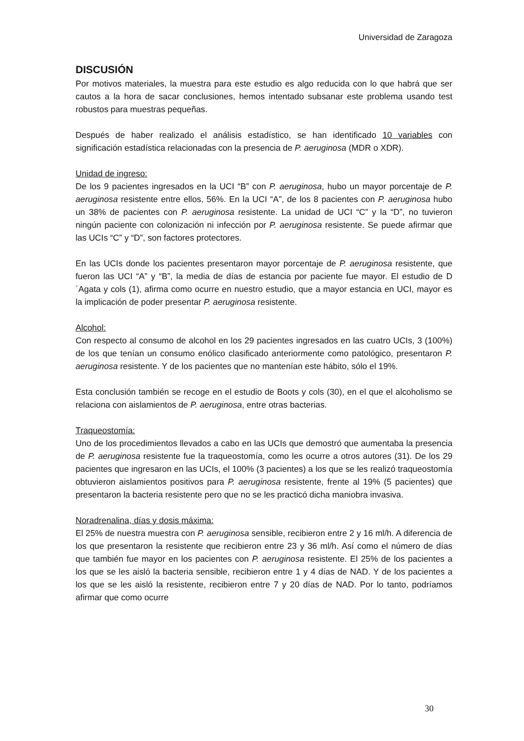Universidad de Zaragoza
DISCUSIÓN
Por motivos materiales, la muestra para este estudio es algo reducida con lo que habrá que ser cautos a la hora de sacar conclusiones, hemos intentado subsanar este problema usando test robustos para muestras pequeñas.
Después de haber realizado el análisis estadístico, se han identificado 10 variables con significación estadística relacionadas con la presencia de P. aeruginosa (MDR o XDR).
Unidad de ingreso:
De los 9 pacientes ingresados en la UCI “B” con P. aeruginosa, hubo un mayor porcentaje de P. aeruginosa resistente entre ellos, 56%. En la UCI “A”, de los 8 pacientes con P. aeruginosa hubo un 38% de pacientes con P. aeruginosa resistente. La unidad de UCI “C” y la “D”, no tuvieron ningún paciente con colonización ni infección por P. aeruginosa resistente. Se puede afirmar que las UCIs “C” y “D”, son factores protectores.
En las UCIs donde los pacientes presentaron mayor porcentaje de P. aeruginosa resistente, que fueron las UCI “A” y “B”, la media de días de estancia por paciente fue mayor. El estudio de D´Agata y cols (1), afirma como ocurre en nuestro estudio, que a mayor estancia en UCI, mayor es la implicación de poder presentar P. aeruginosa resistente.
Alcohol:
Con respecto al consumo de alcohol en los 29 pacientes ingresados en las cuatro UCIs, 3 (100%) de los que tenían un consumo enólico clasificado anteriormente como patológico, presentaron P. aeruginosa resistente. Y de los pacientes que no mantenían este hábito, sólo el 19%.
Esta conclusión también se recoge en el estudio de Boots y cols (30), en el que el alcoholismo se relaciona con aislamientos de P. aeruginosa, entre otras bacterias.
Traqueostomía:
Uno de los procedimientos llevados a cabo en las UCIs que demostró que aumentaba la presencia de P. aeruginosa resistente fue la traqueostomía, como les ocurre a otros autores (31). De los 29 pacientes que ingresaron en las UCIs, el 100% (3 pacientes) a los que se les realizó traqueostomía obtuvieron aislamientos positivos para P. aeruginosa resistente, frente al 19% (5 pacientes) que presentaron la bacteria resistente pero que no se les practicó dicha maniobra invasiva.
Noradrenalina, días y dosis máxima:
El 25% de nuestra muestra con P. aeruginosa sensible, recibieron entre 2 y 16 ml/h. A diferencia de los que presentaron la resistente que recibieron entre 23 y 36 ml/h. Así como el número de días que también fue mayor en los pacientes con P. aeruginosa resistente. El 25% de los pacientes a los que se les aisló la bacteria sensible, recibieron entre 1 y 4 días de NAD. Y de los pacientes a los que se les aisló la resistente, recibieron entre 7 y 20 días de NAD. Por lo tanto, podríamos afirmar que como ocurre
30